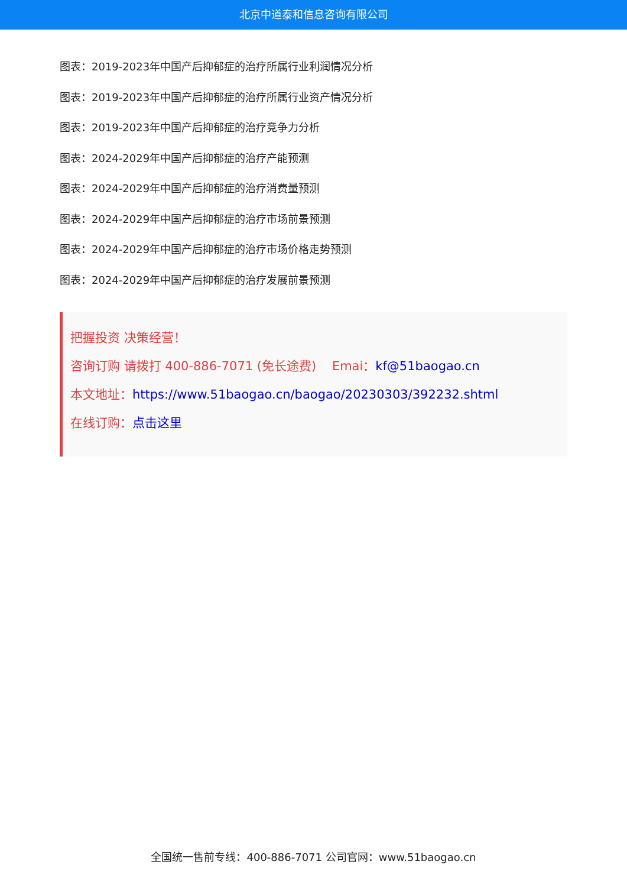北京中道泰和信息咨询有限公司
图表：2019-2023年中国产后抑郁症的治疗所属行业利润情况分析
图表：2019-2023年中国产后抑郁症的治疗所属行业资产情况分析
图表：2019-2023年中国产后抑郁症的治疗竞争力分析
图表：2024-2029年中国产后抑郁症的治疗产能预测
图表：2024-2029年中国产后抑郁症的治疗消费量预测
图表：2024-2029年中国产后抑郁症的治疗市场前景预测
图表：2024-2029年中国产后抑郁症的治疗市场价格走势预测
图表：2024-2029年中国产后抑郁症的治疗发展前景预测
把握投资 决策经营！
咨询订购 请拨打 400-886-7071 (免长途费) Emai：kf@51baogao.cn
本文地址：https://www.51baogao.cn/baogao/20230303/392232.shtml
在线订购：点击这里
全国统一售前专线：400-886-7071 公司官网：www.51baogao.cn